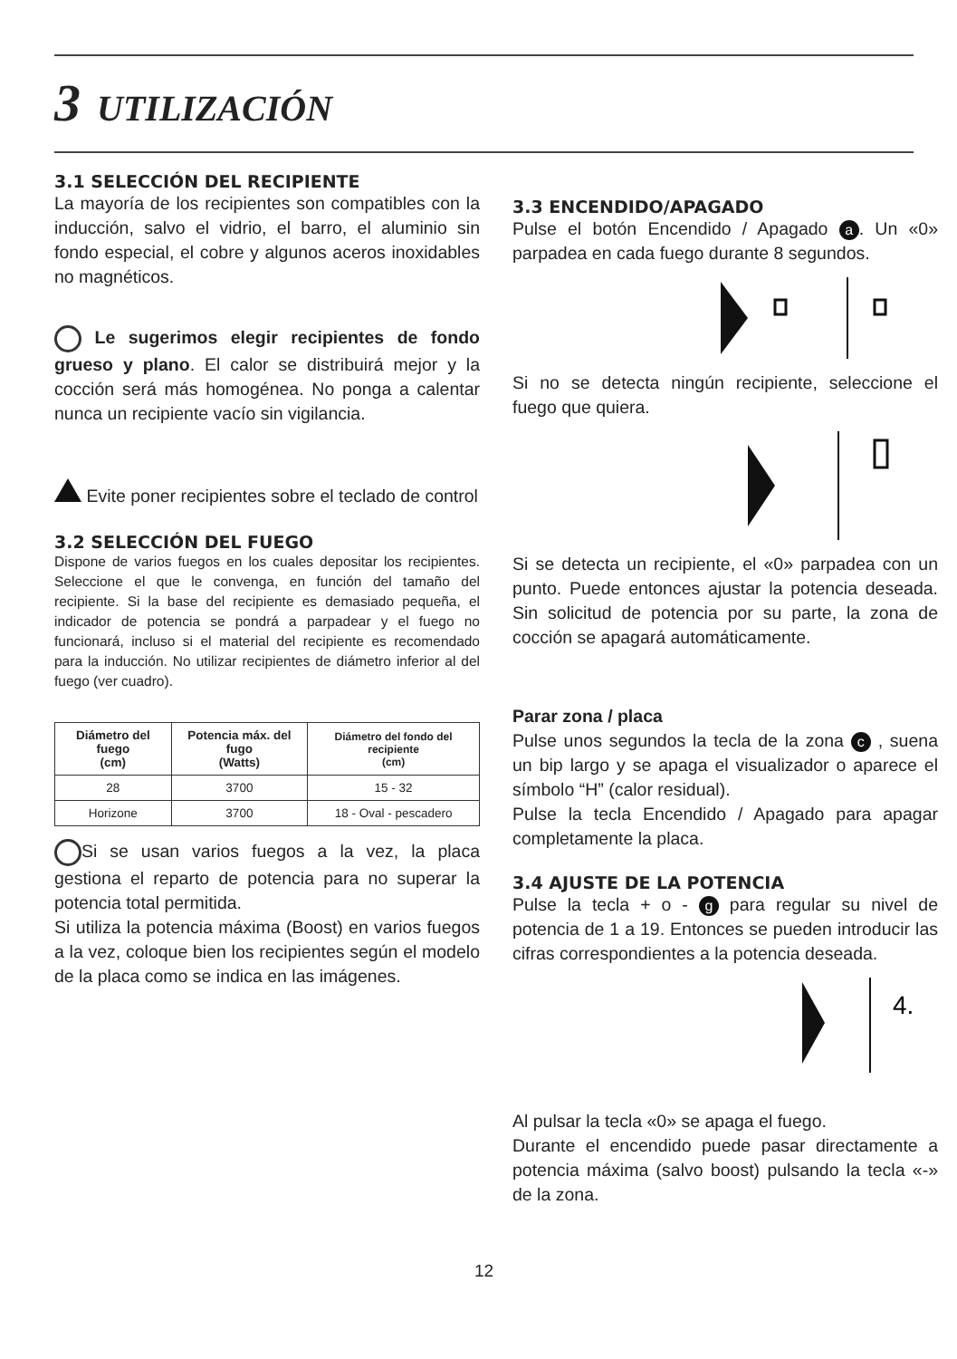3 UTILIZACIÓN
3.1 SELECCIÓN DEL RECIPIENTE
La mayoría de los recipientes son compatibles con la inducción, salvo el vidrio, el barro, el aluminio sin fondo especial, el cobre y algunos aceros inoxidables no magnéticos.
Le sugerimos elegir recipientes de fondo grueso y plano. El calor se distribuirá mejor y la cocción será más homogénea. No ponga a calentar nunca un recipiente vacío sin vigilancia.
Evite poner recipientes sobre el teclado de control
3.2 SELECCIÓN DEL FUEGO
Dispone de varios fuegos en los cuales depositar los recipientes. Seleccione el que le convenga, en función del tamaño del recipiente. Si la base del recipiente es demasiado pequeña, el indicador de potencia se pondrá a parpadear y el fuego no funcionará, incluso si el material del recipiente es recomendado para la inducción. No utilizar recipientes de diámetro inferior al del fuego (ver cuadro).
| Diámetro del fuego (cm) | Potencia máx. del fugo (Watts) | Diámetro del fondo del recipiente (cm) |
| --- | --- | --- |
| 28 | 3700 | 15 - 32 |
| Horizone | 3700 | 18 - Oval - pescadero |
Si se usan varios fuegos a la vez, la placa gestiona el reparto de potencia para no superar la potencia total permitida.
Si utiliza la potencia máxima (Boost) en varios fuegos a la vez, coloque bien los recipientes según el modelo de la placa como se indica en las imágenes.
3.3 ENCENDIDO/APAGADO
Pulse el botón Encendido / Apagado a. Un «0» parpadea en cada fuego durante 8 segundos.
Si no se detecta ningún recipiente, seleccione el fuego que quiera.
Si se detecta un recipiente, el «0» parpadea con un punto. Puede entonces ajustar la potencia deseada. Sin solicitud de potencia por su parte, la zona de cocción se apagará automáticamente.
Parar zona / placa
Pulse unos segundos la tecla de la zona c , suena un bip largo y se apaga el visualizador o aparece el símbolo “H” (calor residual).
Pulse la tecla Encendido / Apagado para apagar completamente la placa.
3.4 AJUSTE DE LA POTENCIA
Pulse la tecla + o - g para regular su nivel de potencia de 1 a 19. Entonces se pueden introducir las cifras correspondientes a la potencia deseada.
4.
Al pulsar la tecla «0» se apaga el fuego.
Durante el encendido puede pasar directamente a potencia máxima (salvo boost) pulsando la tecla «-» de la zona.
12